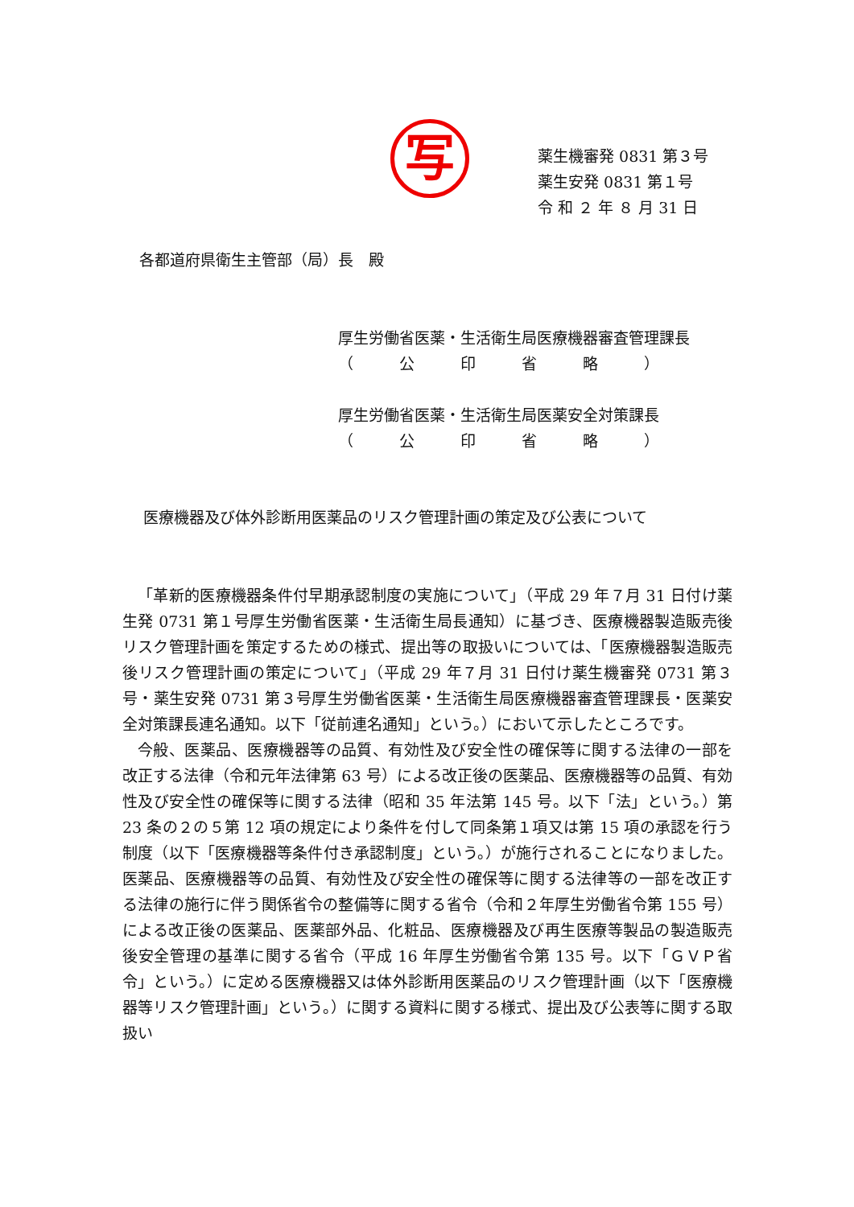写
薬生機審発 0831 第３号
薬生安発 0831 第１号
令 和 ２ 年 ８ 月 31 日
各都道府県衛生主管部（局）長　殿
厚生労働省医薬・生活衛生局医療機器審査管理課長
（　　　公　　　印　　　省　　　略　　　）
厚生労働省医薬・生活衛生局医薬安全対策課長
（　　　公　　　印　　　省　　　略　　　）
医療機器及び体外診断用医薬品のリスク管理計画の策定及び公表について
「革新的医療機器条件付早期承認制度の実施について」（平成 29 年７月 31 日付け薬生発 0731 第１号厚生労働省医薬・生活衛生局長通知）に基づき、医療機器製造販売後リスク管理計画を策定するための様式、提出等の取扱いについては、「医療機器製造販売後リスク管理計画の策定について」（平成 29 年７月 31 日付け薬生機審発 0731 第３号・薬生安発 0731 第３号厚生労働省医薬・生活衛生局医療機器審査管理課長・医薬安全対策課長連名通知。以下「従前連名通知」という。）において示したところです。
今般、医薬品、医療機器等の品質、有効性及び安全性の確保等に関する法律の一部を改正する法律（令和元年法律第 63 号）による改正後の医薬品、医療機器等の品質、有効性及び安全性の確保等に関する法律（昭和 35 年法第 145 号。以下「法」という。）第 23 条の２の５第 12 項の規定により条件を付して同条第１項又は第 15 項の承認を行う制度（以下「医療機器等条件付き承認制度」という。）が施行されることになりました。医薬品、医療機器等の品質、有効性及び安全性の確保等に関する法律等の一部を改正する法律の施行に伴う関係省令の整備等に関する省令（令和２年厚生労働省令第 155 号）による改正後の医薬品、医薬部外品、化粧品、医療機器及び再生医療等製品の製造販売後安全管理の基準に関する省令（平成 16 年厚生労働省令第 135 号。以下「ＧＶＰ省令」という。）に定める医療機器又は体外診断用医薬品のリスク管理計画（以下「医療機器等リスク管理計画」という。）に関する資料に関する様式、提出及び公表等に関する取扱い